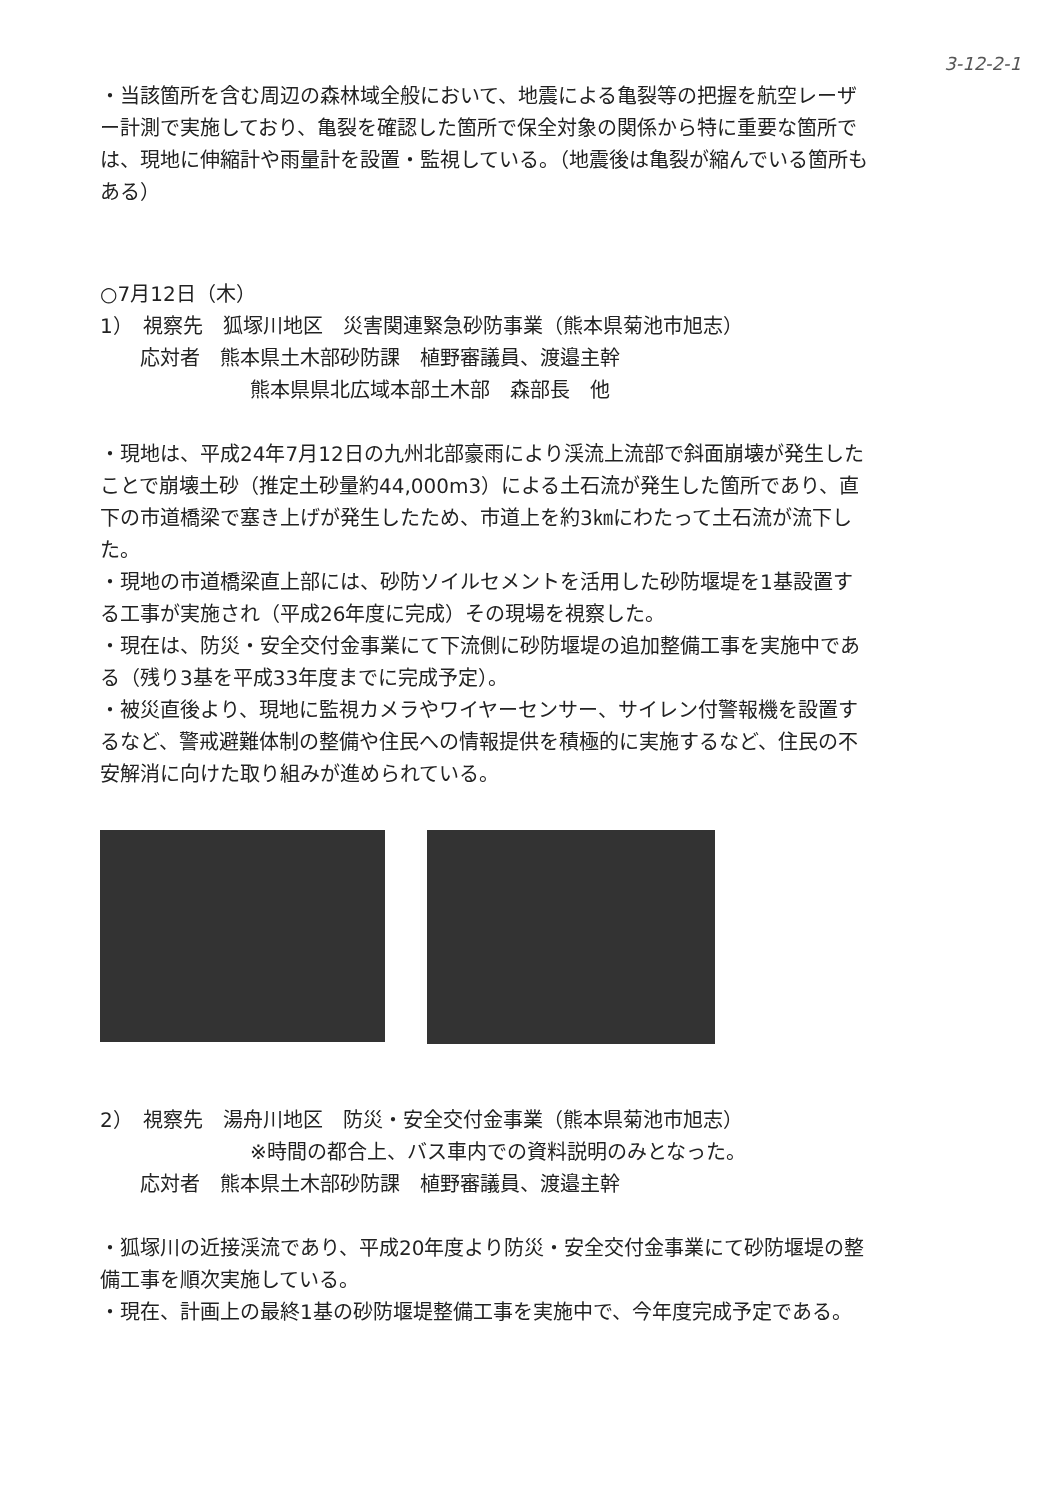3-12-2-1
・当該箇所を含む周辺の森林域全般において、地震による亀裂等の把握を航空レーザー計測で実施しており、亀裂を確認した箇所で保全対象の関係から特に重要な箇所では、現地に伸縮計や雨量計を設置・監視している。（地震後は亀裂が縮んでいる箇所もある）
○7月12日（木）
1）　視察先　狐塚川地区　災害関連緊急砂防事業（熊本県菊池市旭志）
応対者　熊本県土木部砂防課　植野審議員、渡邉主幹
熊本県県北広域本部土木部　森部長　他
・現地は、平成24年7月12日の九州北部豪雨により渓流上流部で斜面崩壊が発生したことで崩壊土砂（推定土砂量約44,000m3）による土石流が発生した箇所であり、直下の市道橋梁で塞き上げが発生したため、市道上を約3㎞にわたって土石流が流下した。
・現地の市道橋梁直上部には、砂防ソイルセメントを活用した砂防堰堤を1基設置する工事が実施され（平成26年度に完成）その現場を視察した。
・現在は、防災・安全交付金事業にて下流側に砂防堰堤の追加整備工事を実施中である（残り3基を平成33年度までに完成予定）。
・被災直後より、現地に監視カメラやワイヤーセンサー、サイレン付警報機を設置するなど、警戒避難体制の整備や住民への情報提供を積極的に実施するなど、住民の不安解消に向けた取り組みが進められている。
2）　視察先　湯舟川地区　防災・安全交付金事業（熊本県菊池市旭志）
※時間の都合上、バス車内での資料説明のみとなった。
応対者　熊本県土木部砂防課　植野審議員、渡邉主幹
・狐塚川の近接渓流であり、平成20年度より防災・安全交付金事業にて砂防堰堤の整備工事を順次実施している。
・現在、計画上の最終1基の砂防堰堤整備工事を実施中で、今年度完成予定である。